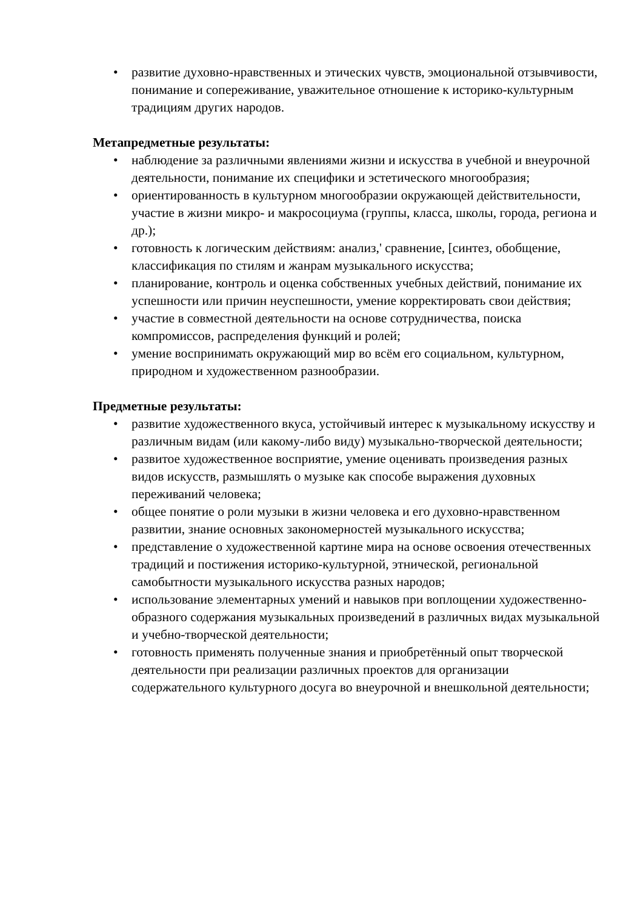• развитие духовно-нравственных и этических чувств, эмоциональной отзывчивости, понимание и сопереживание, уважительное отношение к историко-культурным традициям других народов.
Метапредметные результаты:
• наблюдение за различными явлениями жизни и искусства в учебной и внеурочной деятельности, понимание их специфики и эстетического многообразия;
• ориентированность в культурном многообразии окружающей действительности, участие в жизни микро- и макросоциума (группы, класса, школы, города, региона и др.);
• готовность к логическим действиям: анализ,' сравнение, [синтез, обобщение, классификация по стилям и жанрам музыкального искусства;
• планирование, контроль и оценка собственных учебных действий, понимание их успешности или причин неуспешности, умение корректировать свои действия;
• участие в совместной деятельности на основе сотрудничества, поиска компромиссов, распределения функций и ролей;
• умение воспринимать окружающий мир во всём его социальном, культурном, природном и художественном разнообразии.
Предметные результаты:
• развитие художественного вкуса, устойчивый интерес к музыкальному искусству и различным видам (или какому-либо виду) музыкально-творческой деятельности;
• развитое художественное восприятие, умение оценивать произведения разных видов искусств, размышлять о музыке как способе выражения духовных переживаний человека;
• общее понятие о роли музыки в жизни человека и его духовно-нравственном развитии, знание основных закономерностей музыкального искусства;
• представление о художественной картине мира на основе освоения отечественных традиций и постижения историко-культурной, этнической, региональной самобытности музыкального искусства разных народов;
• использование элементарных умений и навыков при воплощении художественно-образного содержания музыкальных произведений в различных видах музыкальной и учебно-творческой деятельности;
• готовность применять полученные знания и приобретённый опыт творческой деятельности при реализации различных проектов для организации содержательного культурного досуга во внеурочной и внешкольной деятельности;